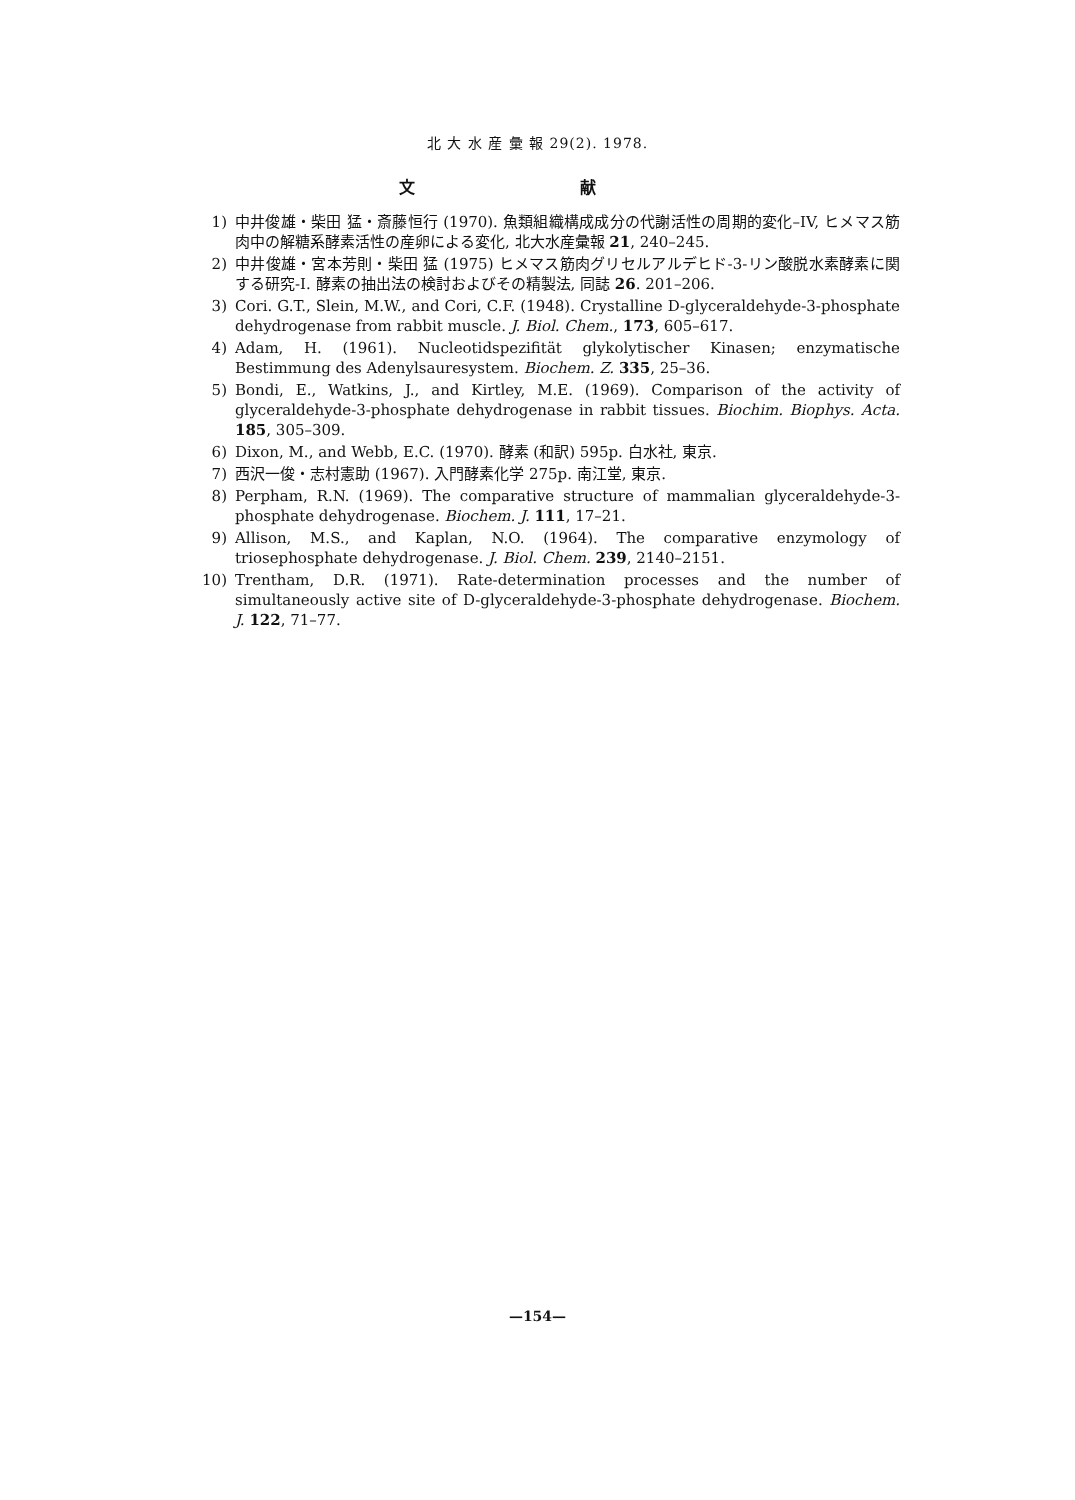北 大 水 産 彙 報 29(2). 1978.
文 献
1) 中井俊雄・柴田 猛・斎藤恒行 (1970). 魚類組織構成成分の代謝活性の周期的変化–IV, ヒメマス筋肉中の解糖系酵素活性の産卵による変化, 北大水産彙報 21, 240–245.
2) 中井俊雄・宮本芳則・柴田 猛 (1975) ヒメマス筋肉グリセルアルデヒド-3-リン酸脱水素酵素に関する研究-I. 酵素の抽出法の検討およびその精製法, 同誌 26. 201–206.
3) Cori. G.T., Slein, M.W., and Cori, C.F. (1948). Crystalline D-glyceraldehyde-3-phosphate dehydrogenase from rabbit muscle. J. Biol. Chem., 173, 605–617.
4) Adam, H. (1961). Nucleotidspezifität glykolytischer Kinasen; enzymatische Bestimmung des Adenylsauresystem. Biochem. Z. 335, 25–36.
5) Bondi, E., Watkins, J., and Kirtley, M.E. (1969). Comparison of the activity of glyceraldehyde-3-phosphate dehydrogenase in rabbit tissues. Biochim. Biophys. Acta. 185, 305–309.
6) Dixon, M., and Webb, E.C. (1970). 酵素 (和訳) 595p. 白水社, 東京.
7) 西沢一俊・志村憲助 (1967). 入門酵素化学 275p. 南江堂, 東京.
8) Perpham, R.N. (1969). The comparative structure of mammalian glyceraldehyde-3-phosphate dehydrogenase. Biochem. J. 111, 17–21.
9) Allison, M.S., and Kaplan, N.O. (1964). The comparative enzymology of triosephosphate dehydrogenase. J. Biol. Chem. 239, 2140–2151.
10) Trentham, D.R. (1971). Rate-determination processes and the number of simultaneously active site of D-glyceraldehyde-3-phosphate dehydrogenase. Biochem. J. 122, 71–77.
—154—